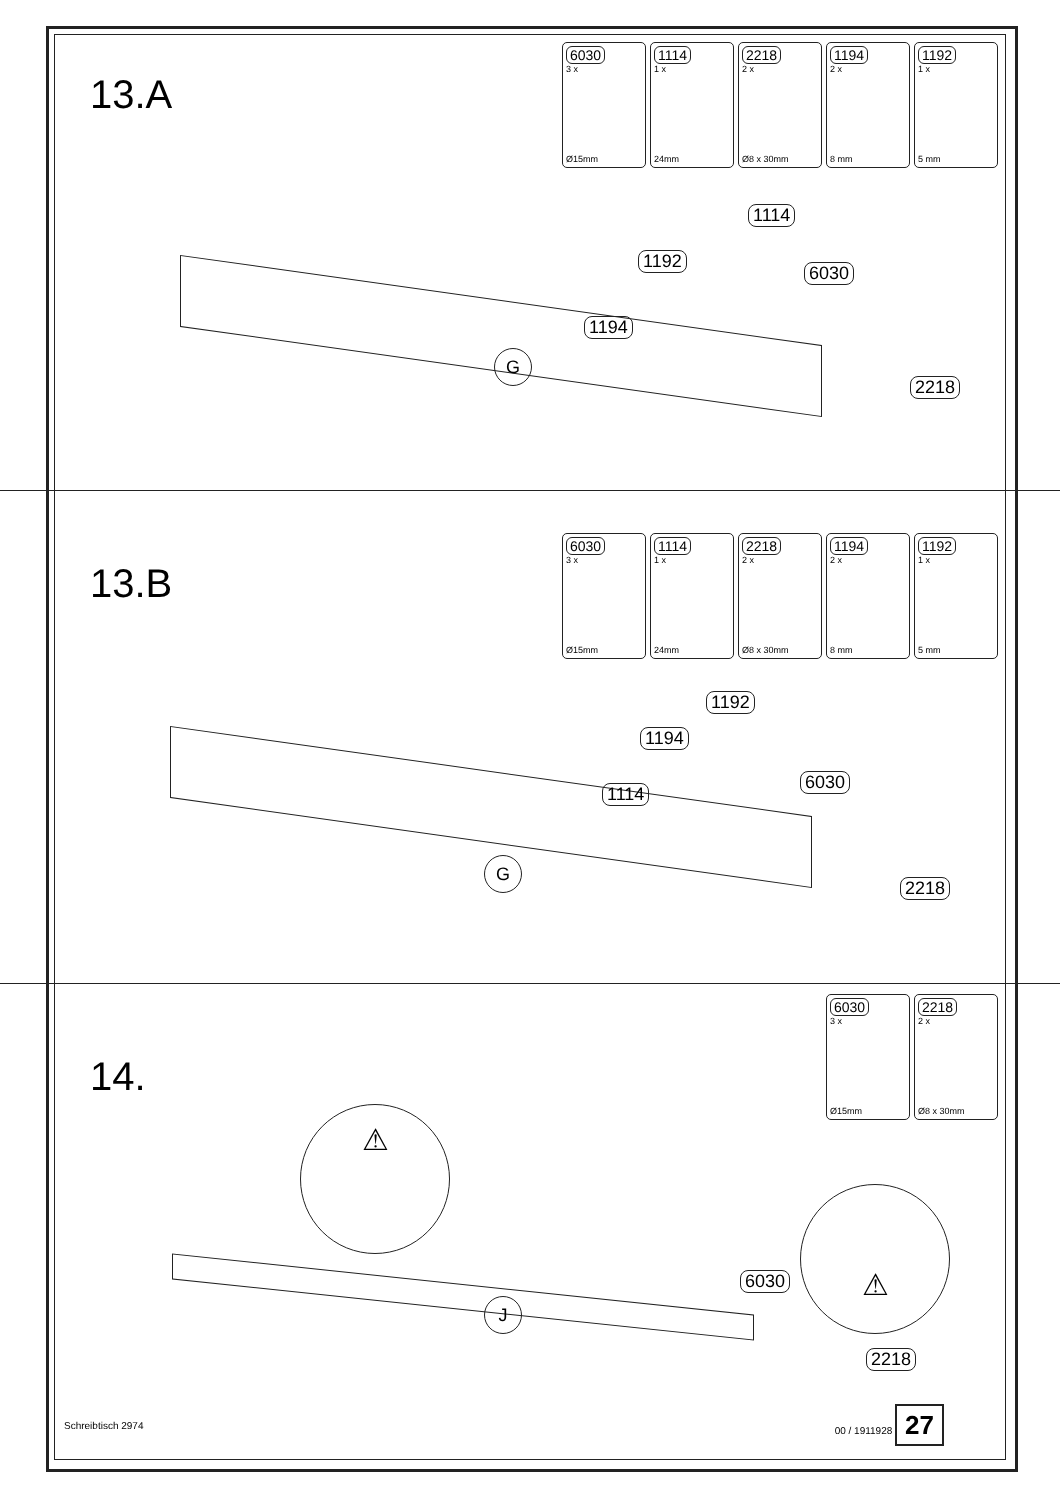13.A
6030
3 x
Ø15mm
1114
1 x
24mm
2218
2 x
Ø8 x 30mm
1194
2 x
8 mm
1192
1 x
5 mm
1114
1192
6030
1194
G
2218
13.B
6030
3 x
Ø15mm
1114
1 x
24mm
2218
2 x
Ø8 x 30mm
1194
2 x
8 mm
1192
1 x
5 mm
1192
1194
6030
1114
G
2218
14.
6030
3 x
Ø15mm
2218
2 x
Ø8 x 30mm
⚠
⚠
J
6030
2218
Schreibtisch 2974 00 / 1911928 27